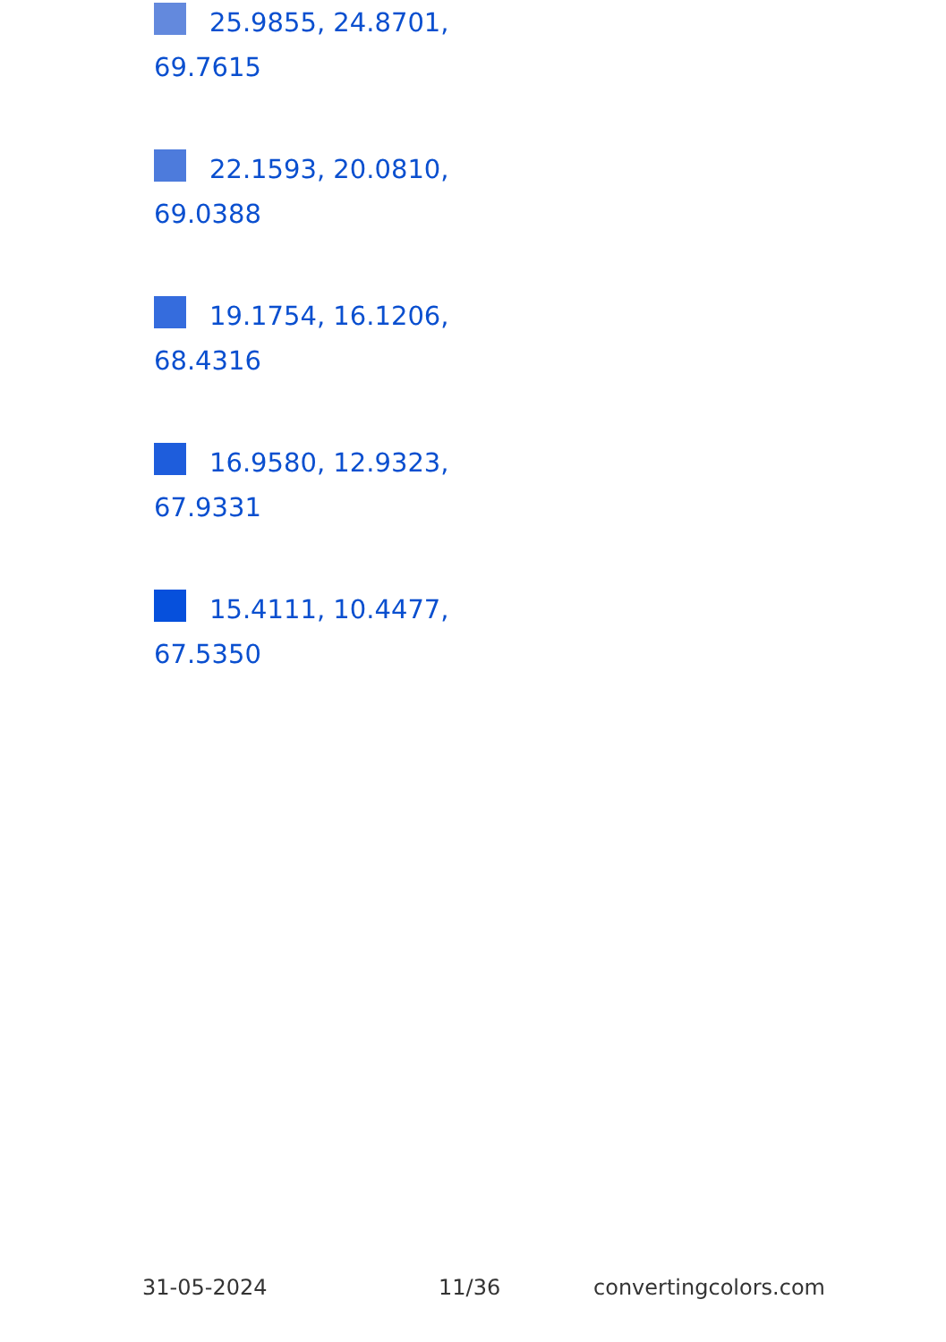25.9855, 24.8701, 69.7615
22.1593, 20.0810, 69.0388
19.1754, 16.1206, 68.4316
16.9580, 12.9323, 67.9331
15.4111, 10.4477, 67.5350
31-05-2024 11/36 convertingcolors.com